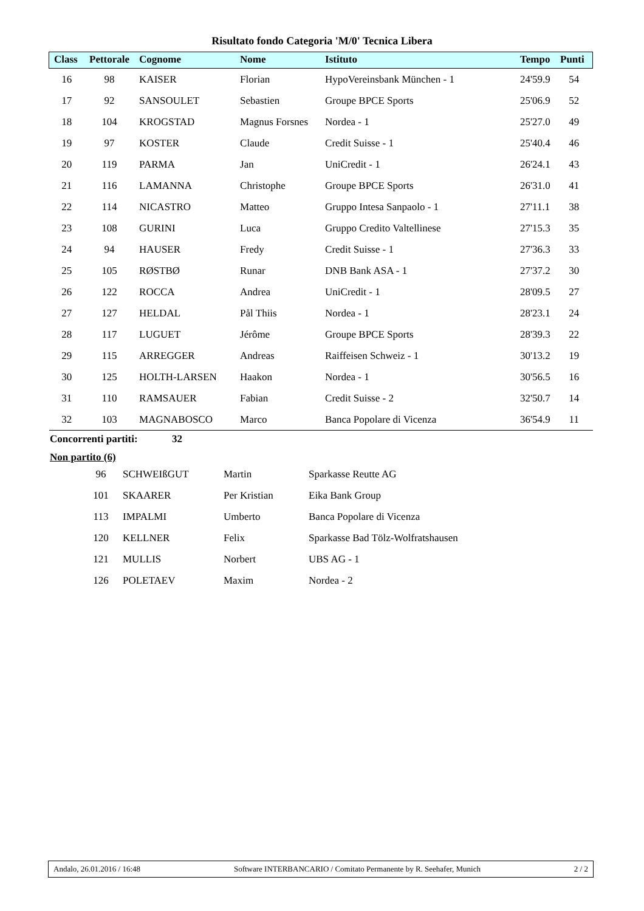Risultato fondo Categoria 'M/0' Tecnica Libera
| Class | Pettorale | Cognome | Nome | Istituto | Tempo | Punti |
| --- | --- | --- | --- | --- | --- | --- |
| 16 | 98 | KAISER | Florian | HypoVereinsbank München - 1 | 24'59.9 | 54 |
| 17 | 92 | SANSOULET | Sebastien | Groupe BPCE Sports | 25'06.9 | 52 |
| 18 | 104 | KROGSTAD | Magnus Forsnes | Nordea - 1 | 25'27.0 | 49 |
| 19 | 97 | KOSTER | Claude | Credit Suisse - 1 | 25'40.4 | 46 |
| 20 | 119 | PARMA | Jan | UniCredit - 1 | 26'24.1 | 43 |
| 21 | 116 | LAMANNA | Christophe | Groupe BPCE Sports | 26'31.0 | 41 |
| 22 | 114 | NICASTRO | Matteo | Gruppo Intesa Sanpaolo - 1 | 27'11.1 | 38 |
| 23 | 108 | GURINI | Luca | Gruppo Credito Valtellinese | 27'15.3 | 35 |
| 24 | 94 | HAUSER | Fredy | Credit Suisse - 1 | 27'36.3 | 33 |
| 25 | 105 | RØSTBØ | Runar | DNB Bank ASA - 1 | 27'37.2 | 30 |
| 26 | 122 | ROCCA | Andrea | UniCredit - 1 | 28'09.5 | 27 |
| 27 | 127 | HELDAL | Pål Thiis | Nordea - 1 | 28'23.1 | 24 |
| 28 | 117 | LUGUET | Jérôme | Groupe BPCE Sports | 28'39.3 | 22 |
| 29 | 115 | ARREGGER | Andreas | Raiffeisen Schweiz - 1 | 30'13.2 | 19 |
| 30 | 125 | HOLTH-LARSEN | Haakon | Nordea - 1 | 30'56.5 | 16 |
| 31 | 110 | RAMSAUER | Fabian | Credit Suisse - 2 | 32'50.7 | 14 |
| 32 | 103 | MAGNABOSCO | Marco | Banca Popolare di Vicenza | 36'54.9 | 11 |
Concorrenti partiti: 32
Non partito (6)
| | 96 | SCHWEIßGUT | Martin | Sparkasse Reutte AG |
| | 101 | SKAARER | Per Kristian | Eika Bank Group |
| | 113 | IMPALMI | Umberto | Banca Popolare di Vicenza |
| | 120 | KELLNER | Felix | Sparkasse Bad Tölz-Wolfratshausen |
| | 121 | MULLIS | Norbert | UBS AG - 1 |
| | 126 | POLETAEV | Maxim | Nordea - 2 |
Andalo, 26.01.2016 / 16:48 Software INTERBANCARIO / Comitato Permanente by R. Seehafer, Munich 2 / 2